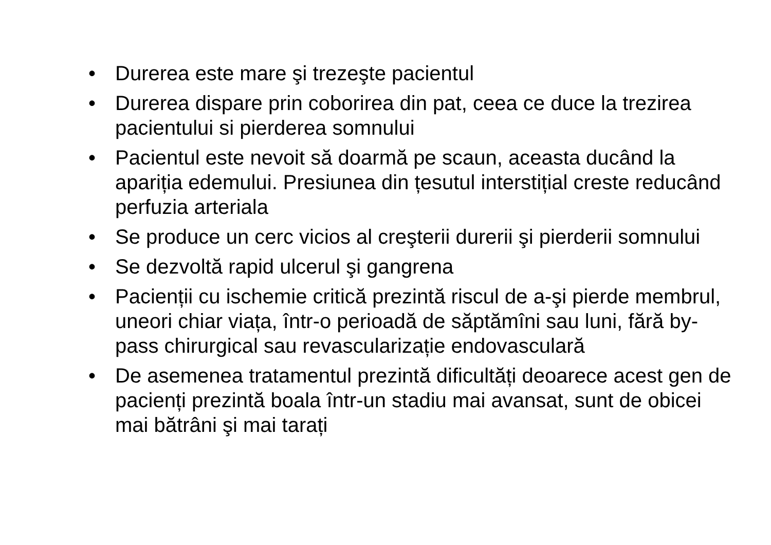• Durerea este mare şi trezeşte pacientul
• Durerea dispare prin coborirea din pat, ceea ce duce la trezirea pacientului si pierderea somnului
• Pacientul este nevoit să doarmă pe scaun, aceasta ducând la apariția edemului. Presiunea din țesutul interstițial creste reducând perfuzia arteriala
• Se produce un cerc vicios al creşterii durerii şi pierderii somnului
• Se dezvoltă rapid ulcerul şi gangrena
• Pacienții cu ischemie critică prezintă riscul de a-şi pierde membrul, uneori chiar viața, într-o perioadă de săptămîni sau luni, fără by-pass chirurgical sau revascularizație endovasculară
• De asemenea tratamentul prezintă dificultăți deoarece acest gen de pacienți prezintă boala într-un stadiu mai avansat, sunt de obicei mai bătrâni şi mai tarați